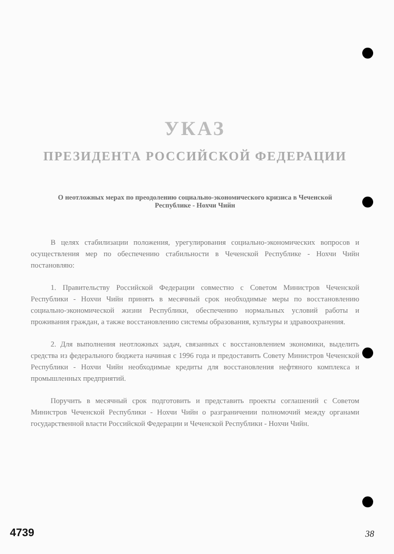УКАЗ
ПРЕЗИДЕНТА РОССИЙСКОЙ ФЕДЕРАЦИИ
О неотложных мерах по преодолению социально-экономического кризиса в Чеченской Республике - Нохчи Чийн
В целях стабилизации положения, урегулирования социально-экономических вопросов и осуществления мер по обеспечению стабильности в Чеченской Республике - Нохчи Чийн постановляю:
1. Правительству Российской Федерации совместно с Советом Министров Чеченской Республики - Нохчи Чийн принять в месячный срок необходимые меры по восстановлению социально-экономической жизни Республики, обеспечению нормальных условий работы и проживания граждан, а также восстановлению системы образования, культуры и здравоохранения.
2. Для выполнения неотложных задач, связанных с восстановлением экономики, выделить средства из федерального бюджета начиная с 1996 года и предоставить Совету Министров Чеченской Республики - Нохчи Чийн необходимые кредиты для восстановления нефтяного комплекса и промышленных предприятий.
Поручить в месячный срок подготовить и представить проекты соглашений с Советом Министров Чеченской Республики - Нохчи Чийн о разграничении полномочий между органами государственной власти Российской Федерации и Чеченской Республики - Нохчи Чийн.
4739 38